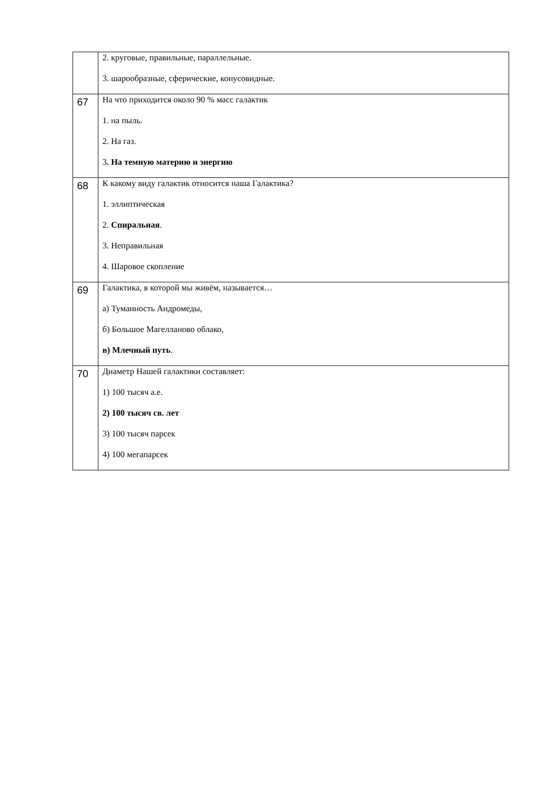| | 2. круговые, правильные, параллельные. 3. шарообразные, сферические, конусовидные. |
| 67 | На что приходится около 90 % масс галактик 1. на пыль. 2. На газ. 3 . На темную материю и энергию |
| 68 | К какому виду галактик относится наша Галактика? 1. эллиптическая 2. Спиральная . 3. Неправильная 4. Шаровое скопление |
| 69 | Галактика, в которой мы живём, называется… а) Туманность Андромеды, б) Большое Магелланово облако, в) Млечный путь . |
| 70 | Диаметр Нашей галактики составляет: 1) 100 тысяч а.е. 2) 100 тысяч св. лет 3) 100 тысяч парсек 4) 100 мегапарсек |